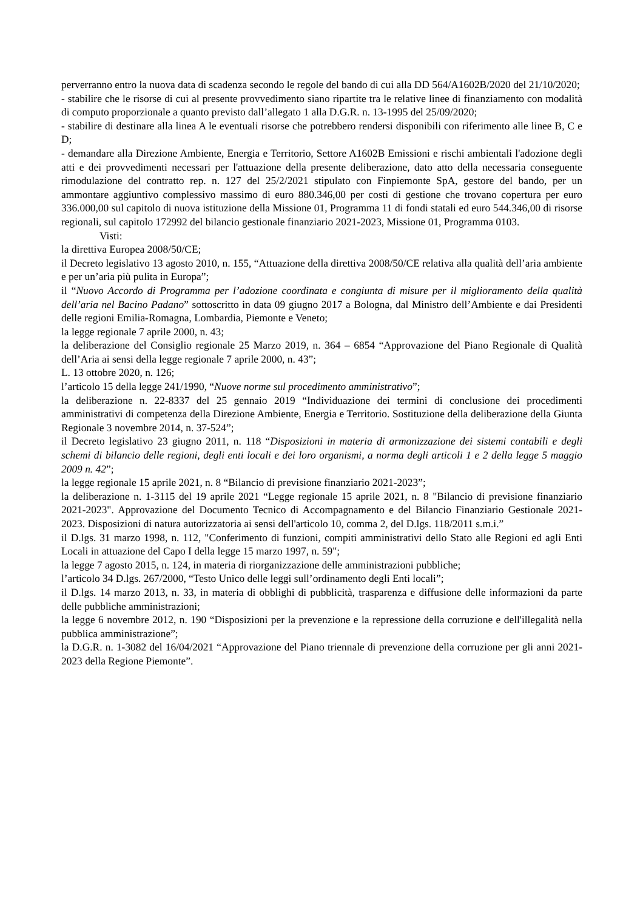perverranno entro la nuova data di scadenza secondo le regole del bando di cui alla DD 564/A1602B/2020 del 21/10/2020;
- stabilire che le risorse di cui al presente provvedimento siano ripartite tra le relative linee di finanziamento con modalità di computo proporzionale a quanto previsto dall’allegato 1 alla D.G.R. n. 13-1995 del 25/09/2020;
- stabilire di destinare alla linea A le eventuali risorse che potrebbero rendersi disponibili con riferimento alle linee B, C e D;
- demandare alla Direzione Ambiente, Energia e Territorio, Settore A1602B Emissioni e rischi ambientali l'adozione degli atti e dei provvedimenti necessari per l'attuazione della presente deliberazione, dato atto della necessaria conseguente rimodulazione del contratto rep. n. 127 del 25/2/2021 stipulato con Finpiemonte SpA, gestore del bando, per un ammontare aggiuntivo complessivo massimo di euro 880.346,00 per costi di gestione che trovano copertura per euro 336.000,00 sul capitolo di nuova istituzione della Missione 01, Programma 11 di fondi statali ed euro 544.346,00 di risorse regionali, sul capitolo 172992 del bilancio gestionale finanziario 2021-2023, Missione 01, Programma 0103.
Visti:
la direttiva Europea 2008/50/CE;
il Decreto legislativo 13 agosto 2010, n. 155, “Attuazione della direttiva 2008/50/CE relativa alla qualità dell’aria ambiente e per un’aria più pulita in Europa”;
il “Nuovo Accordo di Programma per l’adozione coordinata e congiunta di misure per il miglioramento della qualità dell’aria nel Bacino Padano” sottoscritto in data 09 giugno 2017 a Bologna, dal Ministro dell’Ambiente e dai Presidenti delle regioni Emilia-Romagna, Lombardia, Piemonte e Veneto;
la legge regionale 7 aprile 2000, n. 43;
la deliberazione del Consiglio regionale 25 Marzo 2019, n. 364 – 6854 “Approvazione del Piano Regionale di Qualità dell’Aria ai sensi della legge regionale 7 aprile 2000, n. 43”;
L. 13 ottobre 2020, n. 126;
l’articolo 15 della legge 241/1990, “Nuove norme sul procedimento amministrativo”;
la deliberazione n. 22-8337 del 25 gennaio 2019 “Individuazione dei termini di conclusione dei procedimenti amministrativi di competenza della Direzione Ambiente, Energia e Territorio. Sostituzione della deliberazione della Giunta Regionale 3 novembre 2014, n. 37-524”;
il Decreto legislativo 23 giugno 2011, n. 118 “Disposizioni in materia di armonizzazione dei sistemi contabili e degli schemi di bilancio delle regioni, degli enti locali e dei loro organismi, a norma degli articoli 1 e 2 della legge 5 maggio 2009 n. 42”;
la legge regionale 15 aprile 2021, n. 8 “Bilancio di previsione finanziario 2021-2023”;
la deliberazione n. 1-3115 del 19 aprile 2021 “Legge regionale 15 aprile 2021, n. 8 "Bilancio di previsione finanziario 2021-2023". Approvazione del Documento Tecnico di Accompagnamento e del Bilancio Finanziario Gestionale 2021-2023. Disposizioni di natura autorizzatoria ai sensi dell'articolo 10, comma 2, del D.lgs. 118/2011 s.m.i.”
il D.lgs. 31 marzo 1998, n. 112, "Conferimento di funzioni, compiti amministrativi dello Stato alle Regioni ed agli Enti Locali in attuazione del Capo I della legge 15 marzo 1997, n. 59";
la legge 7 agosto 2015, n. 124, in materia di riorganizzazione delle amministrazioni pubbliche;
l’articolo 34 D.lgs. 267/2000, “Testo Unico delle leggi sull’ordinamento degli Enti locali”;
il D.lgs. 14 marzo 2013, n. 33, in materia di obblighi di pubblicità, trasparenza e diffusione delle informazioni da parte delle pubbliche amministrazioni;
la legge 6 novembre 2012, n. 190 “Disposizioni per la prevenzione e la repressione della corruzione e dell'illegalità nella pubblica amministrazione”;
la D.G.R. n. 1-3082 del 16/04/2021 “Approvazione del Piano triennale di prevenzione della corruzione per gli anni 2021-2023 della Regione Piemonte”.